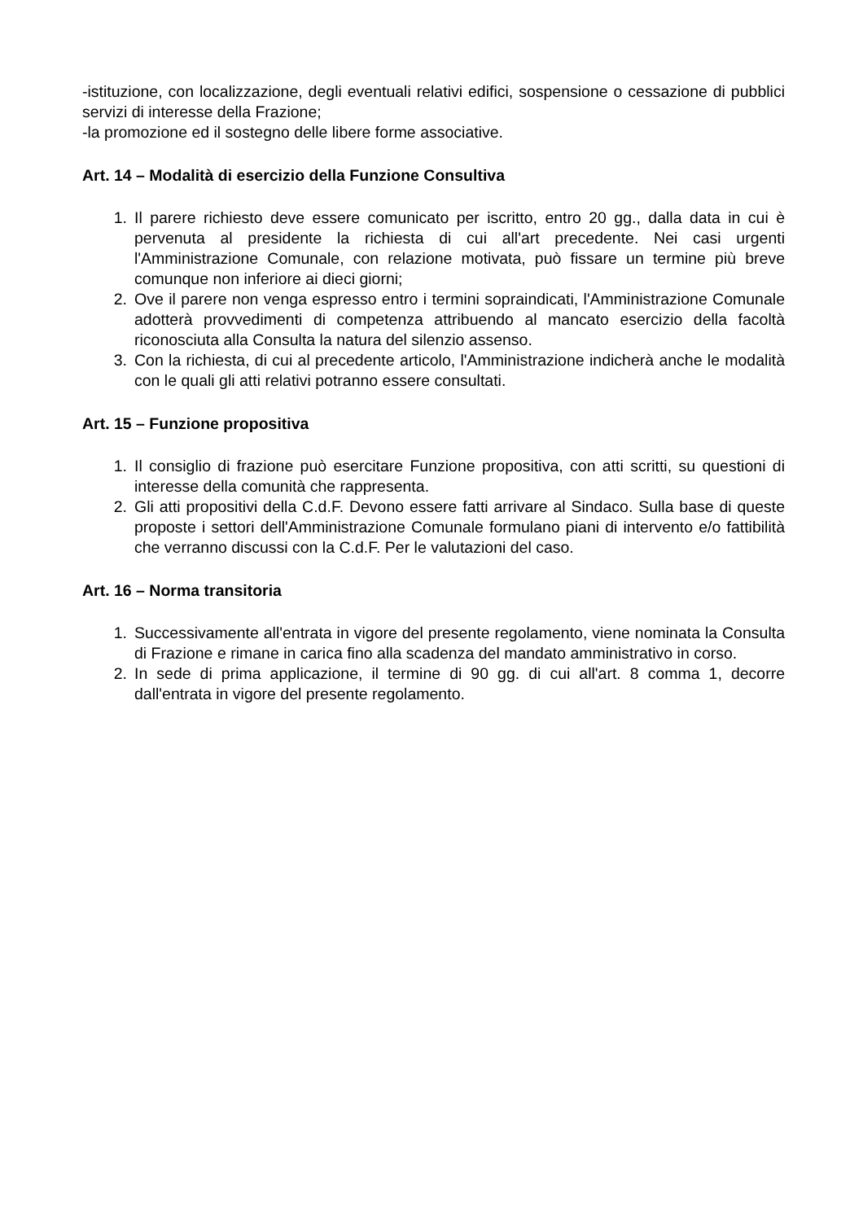-istituzione, con localizzazione, degli eventuali relativi edifici, sospensione o cessazione di pubblici servizi di interesse della Frazione;
-la promozione ed il sostegno delle libere forme associative.
Art. 14 – Modalità di esercizio della Funzione Consultiva
1. Il parere richiesto deve essere comunicato per iscritto, entro 20 gg., dalla data in cui è pervenuta al presidente la richiesta di cui all'art precedente. Nei casi urgenti l'Amministrazione Comunale, con relazione motivata, può fissare un termine più breve comunque non inferiore ai dieci giorni;
2. Ove il parere non venga espresso entro i termini sopraindicati, l'Amministrazione Comunale adotterà provvedimenti di competenza attribuendo al mancato esercizio della facoltà riconosciuta alla Consulta la natura del silenzio assenso.
3. Con la richiesta, di cui al precedente articolo, l'Amministrazione indicherà anche le modalità con le quali gli atti relativi potranno essere consultati.
Art. 15 – Funzione propositiva
1. Il consiglio di frazione può esercitare Funzione propositiva, con atti scritti, su questioni di interesse della comunità che rappresenta.
2. Gli atti propositivi della C.d.F. Devono essere fatti arrivare al Sindaco. Sulla base di queste proposte i settori dell'Amministrazione Comunale formulano piani di intervento e/o fattibilità che verranno discussi con la C.d.F. Per le valutazioni del caso.
Art. 16 – Norma transitoria
1. Successivamente all'entrata in vigore del presente regolamento, viene nominata la Consulta di Frazione e rimane in carica fino alla scadenza del mandato amministrativo in corso.
2. In sede di prima applicazione, il termine di 90 gg. di cui all'art. 8 comma 1, decorre dall'entrata in vigore del presente regolamento.